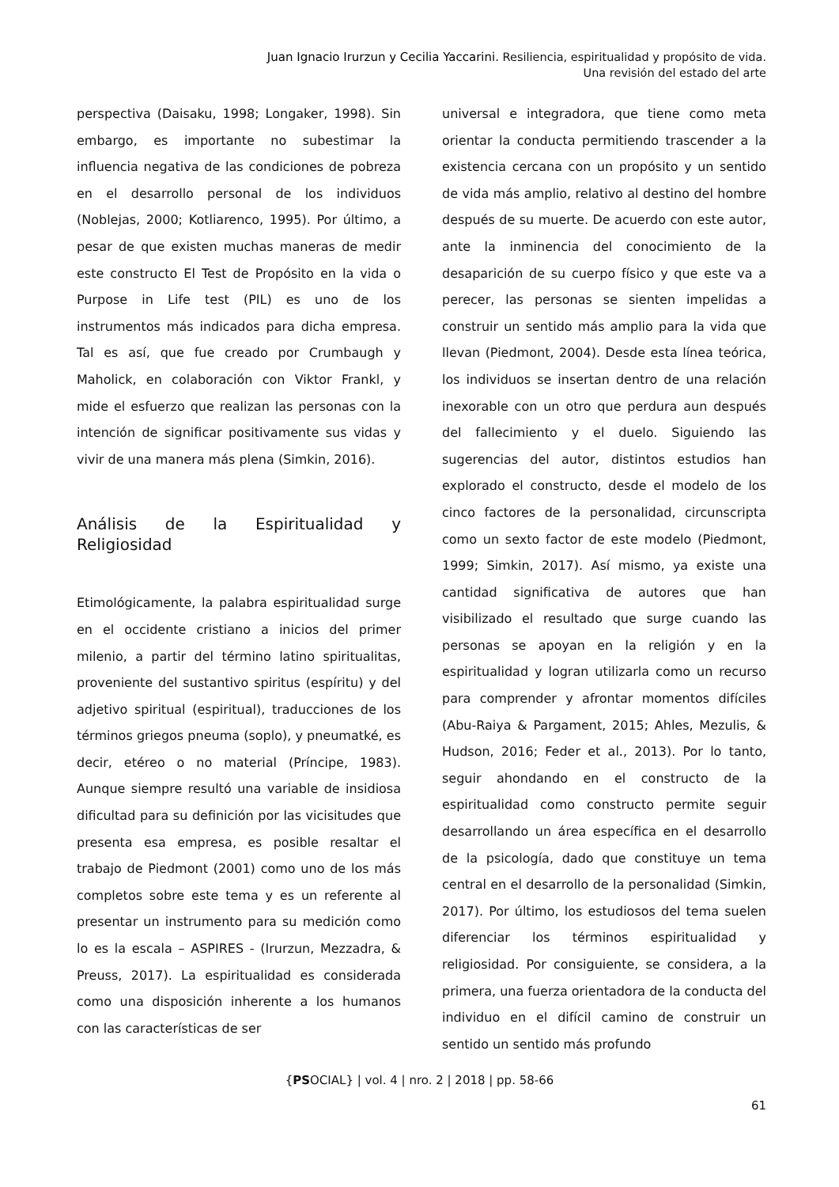Juan Ignacio Irurzun y Cecilia Yaccarini. Resiliencia, espiritualidad y propósito de vida.
Una revisión del estado del arte
perspectiva (Daisaku, 1998; Longaker, 1998). Sin embargo, es importante no subestimar la influencia negativa de las condiciones de pobreza en el desarrollo personal de los individuos (Noblejas, 2000; Kotliarenco, 1995). Por último, a pesar de que existen muchas maneras de medir este constructo El Test de Propósito en la vida o Purpose in Life test (PIL) es uno de los instrumentos más indicados para dicha empresa. Tal es así, que fue creado por Crumbaugh y Maholick, en colaboración con Viktor Frankl, y mide el esfuerzo que realizan las personas con la intención de significar positivamente sus vidas y vivir de una manera más plena (Simkin, 2016).
Análisis de la Espiritualidad y Religiosidad
Etimológicamente, la palabra espiritualidad surge en el occidente cristiano a inicios del primer milenio, a partir del término latino spiritualitas, proveniente del sustantivo spiritus (espíritu) y del adjetivo spiritual (espiritual), traducciones de los términos griegos pneuma (soplo), y pneumatké, es decir, etéreo o no material (Príncipe, 1983). Aunque siempre resultó una variable de insidiosa dificultad para su definición por las vicisitudes que presenta esa empresa, es posible resaltar el trabajo de Piedmont (2001) como uno de los más completos sobre este tema y es un referente al presentar un instrumento para su medición como lo es la escala – ASPIRES - (Irurzun, Mezzadra, & Preuss, 2017). La espiritualidad es considerada como una disposición inherente a los humanos con las características de ser
universal e integradora, que tiene como meta orientar la conducta permitiendo trascender a la existencia cercana con un propósito y un sentido de vida más amplio, relativo al destino del hombre después de su muerte. De acuerdo con este autor, ante la inminencia del conocimiento de la desaparición de su cuerpo físico y que este va a perecer, las personas se sienten impelidas a construir un sentido más amplio para la vida que llevan (Piedmont, 2004). Desde esta línea teórica, los individuos se insertan dentro de una relación inexorable con un otro que perdura aun después del fallecimiento y el duelo. Siguiendo las sugerencias del autor, distintos estudios han explorado el constructo, desde el modelo de los cinco factores de la personalidad, circunscripta como un sexto factor de este modelo (Piedmont, 1999; Simkin, 2017). Así mismo, ya existe una cantidad significativa de autores que han visibilizado el resultado que surge cuando las personas se apoyan en la religión y en la espiritualidad y logran utilizarla como un recurso para comprender y afrontar momentos difíciles (Abu-Raiya & Pargament, 2015; Ahles, Mezulis, & Hudson, 2016; Feder et al., 2013). Por lo tanto, seguir ahondando en el constructo de la espiritualidad como constructo permite seguir desarrollando un área específica en el desarrollo de la psicología, dado que constituye un tema central en el desarrollo de la personalidad (Simkin, 2017). Por último, los estudiosos del tema suelen diferenciar los términos espiritualidad y religiosidad. Por consiguiente, se considera, a la primera, una fuerza orientadora de la conducta del individuo en el difícil camino de construir un sentido un sentido más profundo
{PSOCIAL} | vol. 4 | nro. 2 | 2018 | pp. 58-66
61